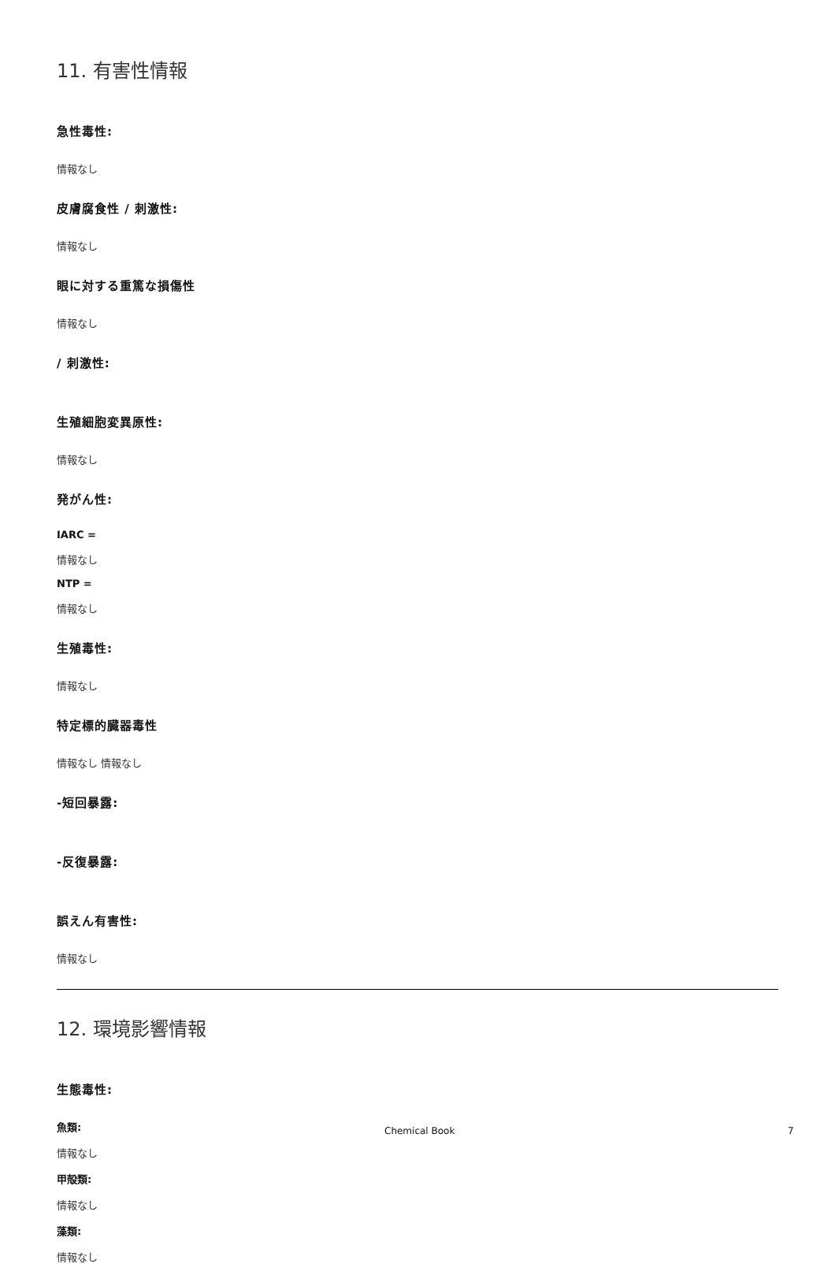11. 有害性情報
急性毒性:
情報なし
皮膚腐食性 / 刺激性:
情報なし
眼に対する重篤な損傷性
情報なし
/ 刺激性:
生殖細胞変異原性:
情報なし
発がん性:
IARC =
情報なし
NTP =
情報なし
生殖毒性:
情報なし
特定標的臓器毒性
情報なし 情報なし
-短回暴露:
-反復暴露:
誤えん有害性:
情報なし
12. 環境影響情報
生態毒性:
魚類:
情報なし
甲殻類:
情報なし
藻類:
情報なし
Chemical Book 7